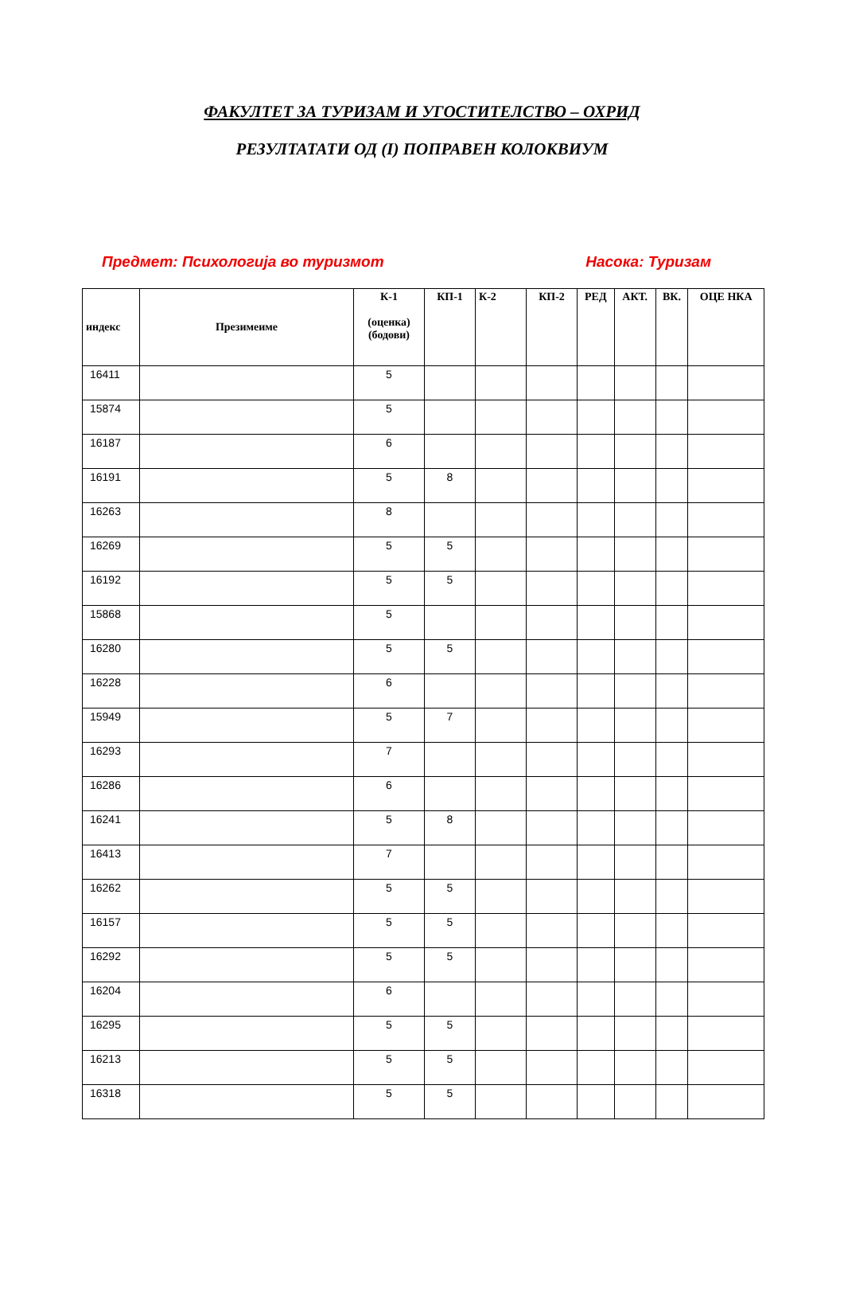ФАКУЛТЕТ ЗА ТУРИЗАМ И УГОСТИТЕЛСТВО – ОХРИД
РЕЗУЛТАТАТИ ОД (I) ПОПРАВЕН КОЛОКВИУМ
Предмет: Психологија во туризмот Насока: Туризам
| индекс | Презимеиме | К-1 (оценка) (бодови) | КП-1 | К-2 | КП-2 | РЕД | АКТ. | ВК. | ОЦЕ НКА |
| --- | --- | --- | --- | --- | --- | --- | --- | --- | --- |
| 16411 | | 5 | | | | | | | |
| 15874 | | 5 | | | | | | | |
| 16187 | | 6 | | | | | | | |
| 16191 | | 5 | 8 | | | | | | |
| 16263 | | 8 | | | | | | | |
| 16269 | | 5 | 5 | | | | | | |
| 16192 | | 5 | 5 | | | | | | |
| 15868 | | 5 | | | | | | | |
| 16280 | | 5 | 5 | | | | | | |
| 16228 | | 6 | | | | | | | |
| 15949 | | 5 | 7 | | | | | | |
| 16293 | | 7 | | | | | | | |
| 16286 | | 6 | | | | | | | |
| 16241 | | 5 | 8 | | | | | | |
| 16413 | | 7 | | | | | | | |
| 16262 | | 5 | 5 | | | | | | |
| 16157 | | 5 | 5 | | | | | | |
| 16292 | | 5 | 5 | | | | | | |
| 16204 | | 6 | | | | | | | |
| 16295 | | 5 | 5 | | | | | | |
| 16213 | | 5 | 5 | | | | | | |
| 16318 | | 5 | 5 | | | | | | |